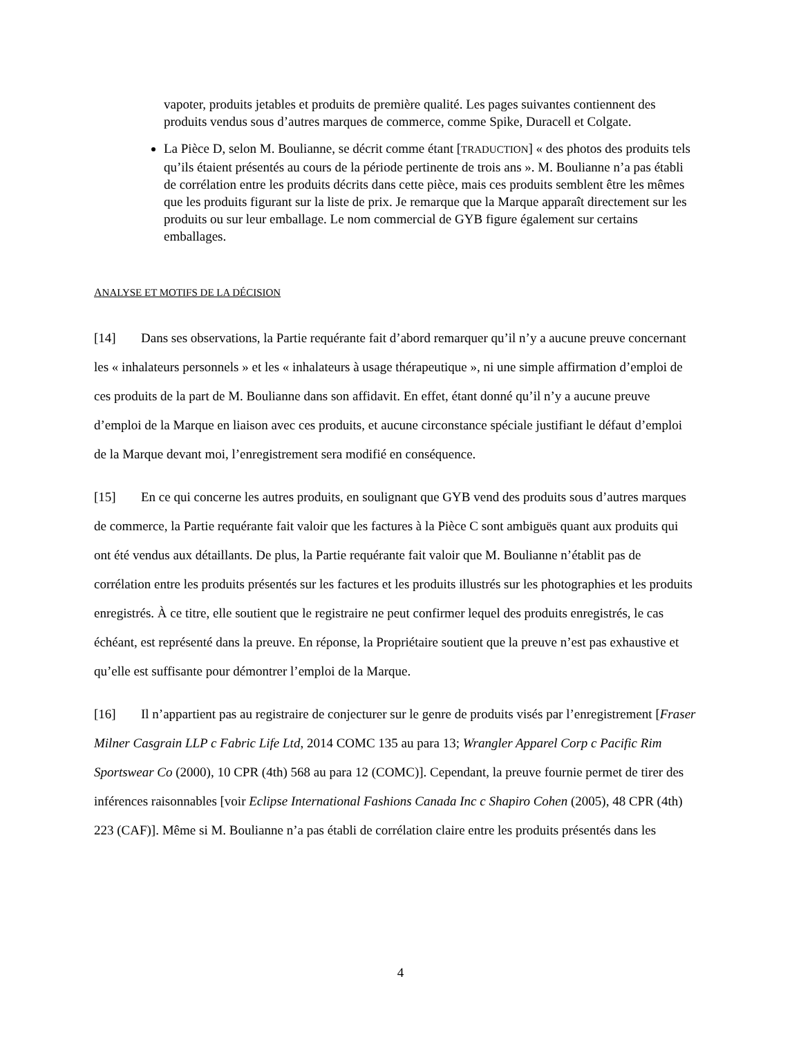vapoter, produits jetables et produits de première qualité. Les pages suivantes contiennent des produits vendus sous d’autres marques de commerce, comme Spike, Duracell et Colgate.
La Pièce D, selon M. Boulianne, se décrit comme étant [TRADUCTION] « des photos des produits tels qu’ils étaient présentés au cours de la période pertinente de trois ans ». M. Boulianne n’a pas établi de corrélation entre les produits décrits dans cette pièce, mais ces produits semblent être les mêmes que les produits figurant sur la liste de prix. Je remarque que la Marque apparaît directement sur les produits ou sur leur emballage. Le nom commercial de GYB figure également sur certains emballages.
ANALYSE ET MOTIFS DE LA DÉCISION
[14] Dans ses observations, la Partie requérante fait d’abord remarquer qu’il n’y a aucune preuve concernant les « inhalateurs personnels » et les « inhalateurs à usage thérapeutique », ni une simple affirmation d’emploi de ces produits de la part de M. Boulianne dans son affidavit. En effet, étant donné qu’il n’y a aucune preuve d’emploi de la Marque en liaison avec ces produits, et aucune circonstance spéciale justifiant le défaut d’emploi de la Marque devant moi, l’enregistrement sera modifié en conséquence.
[15] En ce qui concerne les autres produits, en soulignant que GYB vend des produits sous d’autres marques de commerce, la Partie requérante fait valoir que les factures à la Pièce C sont ambiguës quant aux produits qui ont été vendus aux détaillants. De plus, la Partie requérante fait valoir que M. Boulianne n’établit pas de corrélation entre les produits présentés sur les factures et les produits illustrés sur les photographies et les produits enregistrés. À ce titre, elle soutient que le registraire ne peut confirmer lequel des produits enregistrés, le cas échéant, est représenté dans la preuve. En réponse, la Propriétaire soutient que la preuve n’est pas exhaustive et qu’elle est suffisante pour démontrer l’emploi de la Marque.
[16] Il n’appartient pas au registraire de conjecturer sur le genre de produits visés par l’enregistrement [Fraser Milner Casgrain LLP c Fabric Life Ltd, 2014 COMC 135 au para 13; Wrangler Apparel Corp c Pacific Rim Sportswear Co (2000), 10 CPR (4th) 568 au para 12 (COMC)]. Cependant, la preuve fournie permet de tirer des inférences raisonnables [voir Eclipse International Fashions Canada Inc c Shapiro Cohen (2005), 48 CPR (4th) 223 (CAF)]. Même si M. Boulianne n’a pas établi de corrélation claire entre les produits présentés dans les
4